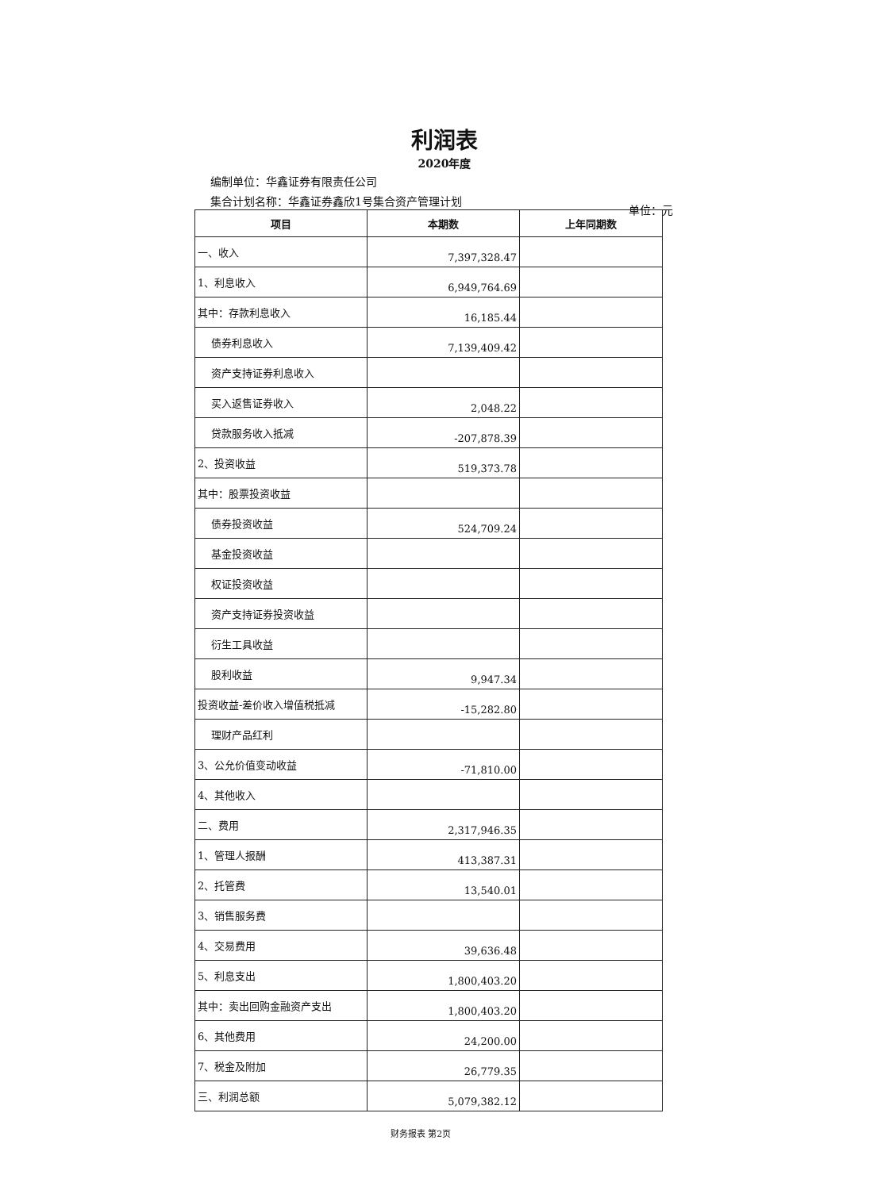利润表
2020年度
编制单位：华鑫证券有限责任公司
集合计划名称：华鑫证券鑫欣1号集合资产管理计划
单位：元
| 项目 | 本期数 | 上年同期数 |
| --- | --- | --- |
| 一、收入 | 7,397,328.47 | |
| 1、利息收入 | 6,949,764.69 | |
| 其中：存款利息收入 | 16,185.44 | |
| 债券利息收入 | 7,139,409.42 | |
| 资产支持证券利息收入 | | |
| 买入返售证券收入 | 2,048.22 | |
| 贷款服务收入抵减 | -207,878.39 | |
| 2、投资收益 | 519,373.78 | |
| 其中：股票投资收益 | | |
| 债券投资收益 | 524,709.24 | |
| 基金投资收益 | | |
| 权证投资收益 | | |
| 资产支持证券投资收益 | | |
| 衍生工具收益 | | |
| 股利收益 | 9,947.34 | |
| 投资收益-差价收入增值税抵减 | -15,282.80 | |
| 理财产品红利 | | |
| 3、公允价值变动收益 | -71,810.00 | |
| 4、其他收入 | | |
| 二、费用 | 2,317,946.35 | |
| 1、管理人报酬 | 413,387.31 | |
| 2、托管费 | 13,540.01 | |
| 3、销售服务费 | | |
| 4、交易费用 | 39,636.48 | |
| 5、利息支出 | 1,800,403.20 | |
| 其中：卖出回购金融资产支出 | 1,800,403.20 | |
| 6、其他费用 | 24,200.00 | |
| 7、税金及附加 | 26,779.35 | |
| 三、利润总额 | 5,079,382.12 | |
财务报表 第2页